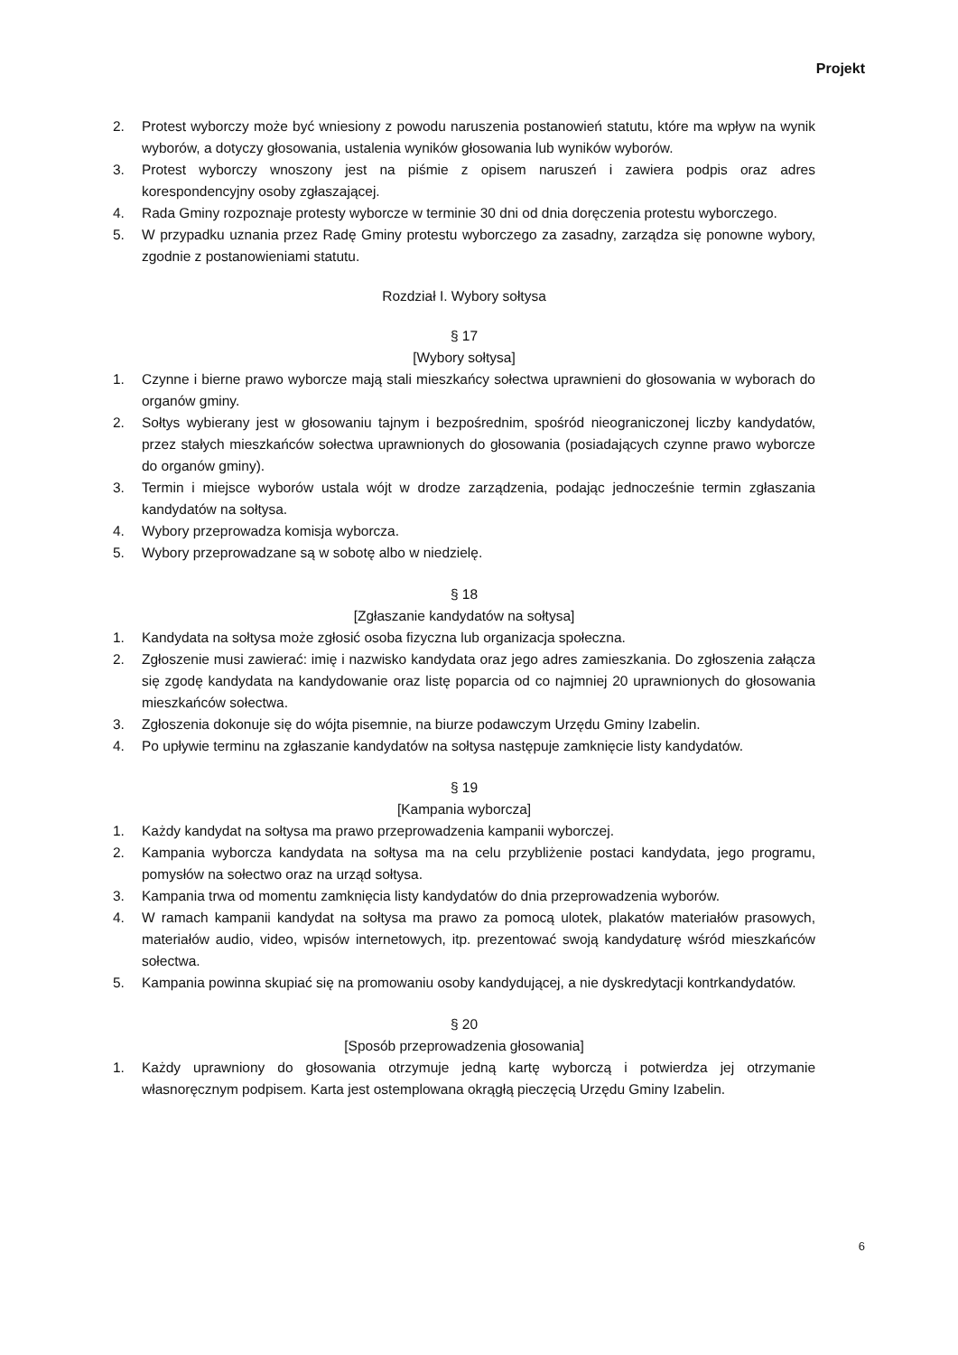Projekt
2. Protest wyborczy może być wniesiony z powodu naruszenia postanowień statutu, które ma wpływ na wynik wyborów, a dotyczy głosowania, ustalenia wyników głosowania lub wyników wyborów.
3. Protest wyborczy wnoszony jest na piśmie z opisem naruszeń i zawiera podpis oraz adres korespondencyjny osoby zgłaszającej.
4. Rada Gminy rozpoznaje protesty wyborcze w terminie 30 dni od dnia doręczenia protestu wyborczego.
5. W przypadku uznania przez Radę Gminy protestu wyborczego za zasadny, zarządza się ponowne wybory, zgodnie z postanowieniami statutu.
Rozdział I. Wybory sołtysa
§ 17
[Wybory sołtysa]
1. Czynne i bierne prawo wyborcze mają stali mieszkańcy sołectwa uprawnieni do głosowania w wyborach do organów gminy.
2. Sołtys wybierany jest w głosowaniu tajnym i bezpośrednim, spośród nieograniczonej liczby kandydatów, przez stałych mieszkańców sołectwa uprawnionych do głosowania (posiadających czynne prawo wyborcze do organów gminy).
3. Termin i miejsce wyborów ustala wójt w drodze zarządzenia, podając jednocześnie termin zgłaszania kandydatów na sołtysa.
4. Wybory przeprowadza komisja wyborcza.
5. Wybory przeprowadzane są w sobotę albo w niedzielę.
§ 18
[Zgłaszanie kandydatów na sołtysa]
1. Kandydata na sołtysa może zgłosić osoba fizyczna lub organizacja społeczna.
2. Zgłoszenie musi zawierać: imię i nazwisko kandydata oraz jego adres zamieszkania. Do zgłoszenia załącza się zgodę kandydata na kandydowanie oraz listę poparcia od co najmniej 20 uprawnionych do głosowania mieszkańców sołectwa.
3. Zgłoszenia dokonuje się do wójta pisemnie, na biurze podawczym Urzędu Gminy Izabelin.
4. Po upływie terminu na zgłaszanie kandydatów na sołtysa następuje zamknięcie listy kandydatów.
§ 19
[Kampania wyborcza]
1. Każdy kandydat na sołtysa ma prawo przeprowadzenia kampanii wyborczej.
2. Kampania wyborcza kandydata na sołtysa ma na celu przybliżenie postaci kandydata, jego programu, pomysłów na sołectwo oraz na urząd sołtysa.
3. Kampania trwa od momentu zamknięcia listy kandydatów do dnia przeprowadzenia wyborów.
4. W ramach kampanii kandydat na sołtysa ma prawo za pomocą ulotek, plakatów materiałów prasowych, materiałów audio, video, wpisów internetowych, itp. prezentować swoją kandydaturę wśród mieszkańców sołectwa.
5. Kampania powinna skupiać się na promowaniu osoby kandydującej, a nie dyskredytacji kontrkandydatów.
§ 20
[Sposób przeprowadzenia głosowania]
1. Każdy uprawniony do głosowania otrzymuje jedną kartę wyborczą i potwierdza jej otrzymanie własnoręcznym podpisem. Karta jest ostemplowana okrągłą pieczęcią Urzędu Gminy Izabelin.
6